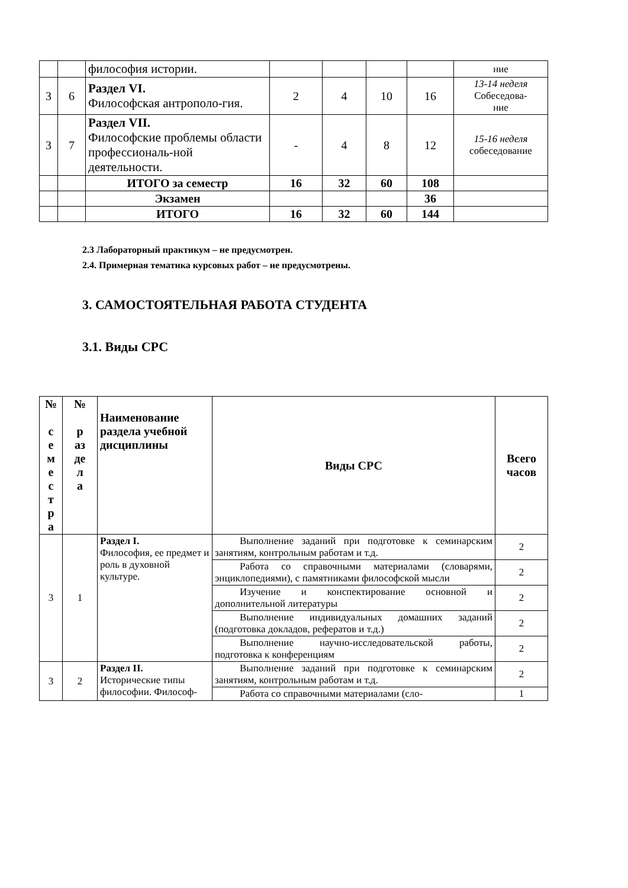| | | философия истории. | | | | | ние |
| 3 | 6 | Раздел VI. Философская антрополо-гия. | 2 | 4 | 10 | 16 | 13-14 неделя Собеседова- ние |
| 3 | 7 | Раздел VII. Философские проблемы области профессиональ-ной деятельности. | - | 4 | 8 | 12 | 15-16 неделя собеседование |
| | | ИТОГО за семестр | 16 | 32 | 60 | 108 | |
| | | Экзамен | | | | 36 | |
| | | ИТОГО | 16 | 32 | 60 | 144 | |
2.3 Лабораторный практикум – не предусмотрен.
2.4. Примерная тематика курсовых работ – не предусмотрены.
3. САМОСТОЯТЕЛЬНАЯ РАБОТА СТУДЕНТА
3.1. Виды СРС
| № с е м е с т р а | № р аз де л а | Наименование раздела учебной дисциплины | Виды СРС | Всего часов |
| --- | --- | --- | --- | --- |
| 3 | 1 | Раздел I. Философия, ее предмет и роль в духовной культуре. | Выполнение заданий при подготовке к семинарским занятиям, контрольным работам и т.д. | 2 |
| | | | Работа со справочными материалами (словарями, энциклопедиями), с памятниками философской мысли | 2 |
| | | | Изучение и конспектирование основной и дополнительной литературы | 2 |
| | | | Выполнение индивидуальных домашних заданий (подготовка докладов, рефератов и т.д.) | 2 |
| | | | Выполнение научно-исследовательской работы, подготовка к конференциям | 2 |
| 3 | 2 | Раздел II. Исторические типы философии. Философ- | Выполнение заданий при подготовке к семинарским занятиям, контрольным работам и т.д. | 2 |
| | | | Работа со справочными материалами (сло- | 1 |